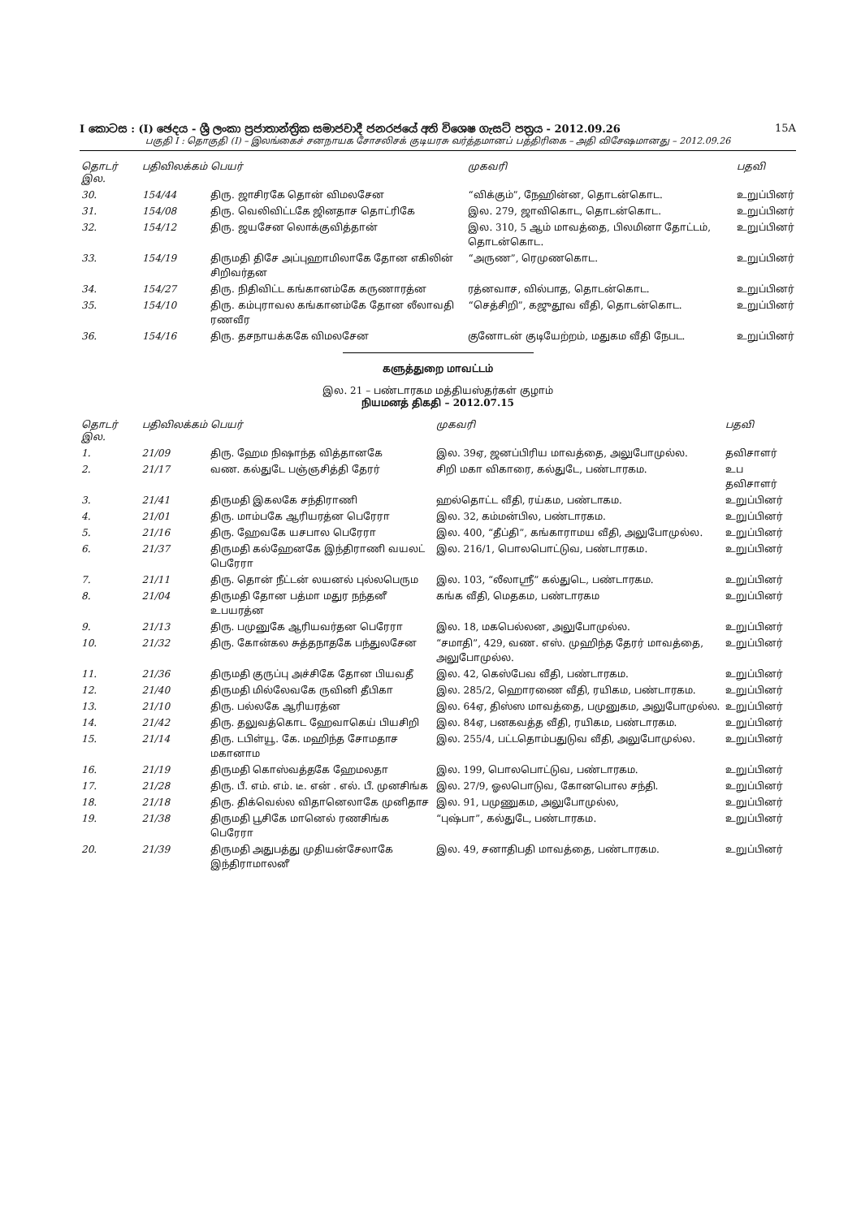I කොටස : (I) ඡෙදය - ශ්‍රී ලංකා ප්‍රජාතාන්ත්‍රික සමාජවාදී ජනරජයේ අති විශෙෂ ගැසට් පත්‍රය - 2012.09.26 15A
பகுதி I : தொகுதி (I) – இலங்கைச் சனநாயக சோசலிசக் குடியரசு வர்த்தமானப் பத்திரிகை – அதி விசேஷமானது – 2012.09.26
| தொடர் இல. | பதிவிலக்கம் | பெயர் | முகவரி | பதவி |
| --- | --- | --- | --- | --- |
| 30. | 154/44 | திரு. ஜாசிரகே தொன் விமலசேன | “விக்கும்”, நேஹின்ன, தொடன்கொட. | உறுப்பினர் |
| 31. | 154/08 | திரு. வெலிவிட்டகே ஜினதாச தொட்ரிகே | இல. 279, ஜாவிகொட, தொடன்கொட. | உறுப்பினர் |
| 32. | 154/12 | திரு. ஜயசேன லொக்குவித்தான் | இல. 310, 5 ஆம் மாவத்தை, பிலமினா தோட்டம், தொடன்கொட. | உறுப்பினர் |
| 33. | 154/19 | திருமதி திசே அப்புஹாமிலாகே தோன எகிலின் சிறிவர்தன | “அருண”, ரெமுணகொட. | உறுப்பினர் |
| 34. | 154/27 | திரு. நிதிவிட்ட கங்கானம்கே கருணாரத்ன | ரத்னவாச, வில்பாத, தொடன்கொட. | உறுப்பினர் |
| 35. | 154/10 | திரு. கம்புராவல கங்கானம்கே தோன லீலாவதி ரணவீர | “செத்சிறி”, கஜுதூவ வீதி, தொடன்கொட. | உறுப்பினர் |
| 36. | 154/16 | திரு. தசநாயக்ககே விமலசேன | குனோடன் குடியேற்றம், மதுகம வீதி நேபட. | உறுப்பினர் |
களுத்துறை மாவட்டம்
இல. 21 – பண்டாரகம மத்தியஸ்தர்கள் குழாம்
நியமனத் திகதி – 2012.07.15
| தொடர் இல. | பதிவிலக்கம் | பெயர் | முகவரி | பதவி |
| --- | --- | --- | --- | --- |
| 1. | 21/09 | திரு. ஹேம நிஷாந்த வித்தானகே | இல. 39ஏ, ஜனப்பிரிய மாவத்தை, அலுபோமுல்ல. | தவிசாளர் |
| 2. | 21/17 | வண. கல்துடே பஞ்ஞசித்தி தேரர் | சிறி மகா விகாரை, கல்துடே, பண்டாரகம. | உப தவிசாளர் |
| 3. | 21/41 | திருமதி இகலகே சந்திராணி | ஹல்தொட்ட வீதி, ரய்கம, பண்டாகம. | உறுப்பினர் |
| 4. | 21/01 | திரு. மாம்பகே ஆரியரத்ன பெரேரா | இல. 32, கம்மன்பில, பண்டாரகம. | உறுப்பினர் |
| 5. | 21/16 | திரு. ஹேவகே யசபால பெரேரா | இல. 400, “தீப்தி”, கங்காராமய வீதி, அலுபோமுல்ல. | உறுப்பினர் |
| 6. | 21/37 | திருமதி கல்ஹேனகே இந்திராணி வயலட் பெரேரா | இல. 216/1, பொலபொட்டுவ, பண்டாரகம. | உறுப்பினர் |
| 7. | 21/11 | திரு. தொன் நீட்டன் லயனல் புல்லபெரும | இல. 103, “லீலாஸ்ரீ” கல்துடெ, பண்டாரகம. | உறுப்பினர் |
| 8. | 21/04 | திருமதி தோன பத்மா மதுர நந்தனீ உபயரத்ன | கங்க வீதி, மெதகம, பண்டாரகம | உறுப்பினர் |
| 9. | 21/13 | திரு. பமுனுகே ஆரியவர்தன பெரேரா | இல. 18, மகபெல்லன, அலுபோமுல்ல. | உறுப்பினர் |
| 10. | 21/32 | திரு. கோன்கல சுத்தநாதகே பந்துலசேன | “சமாதி”, 429, வண. எஸ். முஹிந்த தேரர் மாவத்தை, அலுபோமுல்ல. | உறுப்பினர் |
| 11. | 21/36 | திருமதி குருப்பு அச்சிகே தோன பியவதீ | இல. 42, கெஸ்பேவ வீதி, பண்டாரகம. | உறுப்பினர் |
| 12. | 21/40 | திருமதி மில்லேவகே ருவினி தீபிகா | இல. 285/2, ஹொரணை வீதி, ரயிகம, பண்டாரகம. | உறுப்பினர் |
| 13. | 21/10 | திரு. பல்லகே ஆரியரத்ன | இல. 64ஏ, திஸ்ஸ மாவத்தை, பமுனுகம, அலுபோமுல்ல. | உறுப்பினர் |
| 14. | 21/42 | திரு. தலுவத்கொட ஹேவாகெய் பியசிறி | இல. 84ஏ, பனகவத்த வீதி, ரயிகம, பண்டாரகம. | உறுப்பினர் |
| 15. | 21/14 | திரு. டபிள்யூ. கே. மஹிந்த சோமதாச மகானாம | இல. 255/4, பட்டதொம்பதுடுவ வீதி, அலுபோமுல்ல. | உறுப்பினர் |
| 16. | 21/19 | திருமதி கொஸ்வத்தகே ஹேமலதா | இல. 199, பொலபொட்டுவ, பண்டாரகம. | உறுப்பினர் |
| 17. | 21/28 | திரு. பீ. எம். எம். டீ. என் . எல். பீ. முனசிங்க | இல. 27/9, ஓலபொடுவ, கோனபொல சந்தி. | உறுப்பினர் |
| 18. | 21/18 | திரு. திக்வெல்ல விதானெலாகே முனிதாச | இல. 91, பமுணுகம, அலுபோமுல்ல, | உறுப்பினர் |
| 19. | 21/38 | திருமதி பூசிகே மானெல் ரணசிங்க பெரேரா | “புஷ்பா”, கல்துடே, பண்டாரகம. | உறுப்பினர் |
| 20. | 21/39 | திருமதி அதுபத்து முதியன்சேலாகே இந்திராமாலனீ | இல. 49, சனாதிபதி மாவத்தை, பண்டாரகம. | உறுப்பினர் |